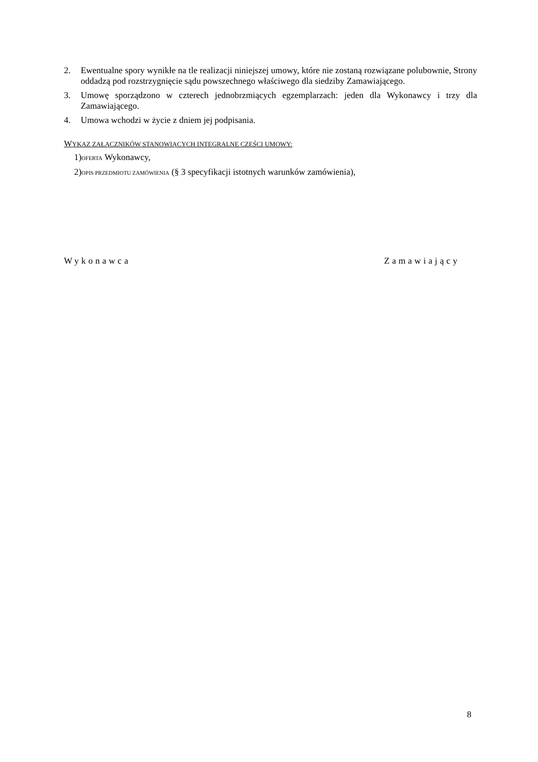2. Ewentualne spory wynikłe na tle realizacji niniejszej umowy, które nie zostaną rozwiązane polubownie, Strony oddadzą pod rozstrzygnięcie sądu powszechnego właściwego dla siedziby Zamawiającego.
3. Umowę sporządzono w czterech jednobrzmiących egzemplarzach: jeden dla Wykonawcy i trzy dla Zamawiającego.
4. Umowa wchodzi w życie z dniem jej podpisania.
WYKAZ ZAŁĄCZNIKÓW STANOWIĄCYCH INTEGRALNE CZĘŚCI UMOWY:
1)OFERTA Wykonawcy,
2)OPIS PRZEDMIOTU ZAMÓWIENIA (§ 3 specyfikacji istotnych warunków zamówienia),
Wykonawca Zamawiający
8